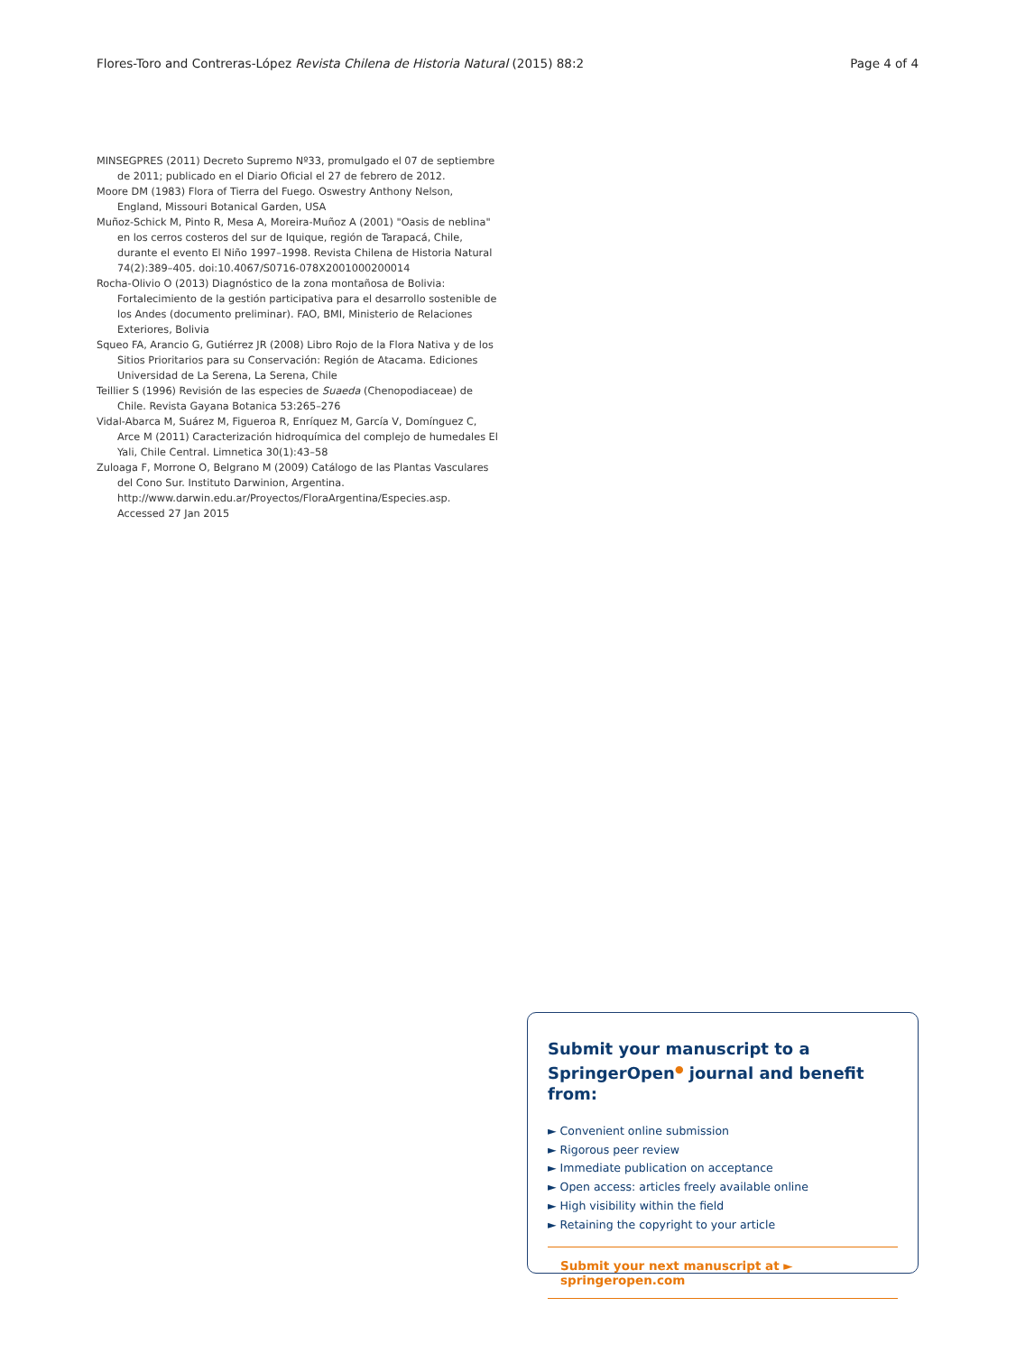Flores-Toro and Contreras-López Revista Chilena de Historia Natural (2015) 88:2 Page 4 of 4
MINSEGPRES (2011) Decreto Supremo Nº33, promulgado el 07 de septiembre de 2011; publicado en el Diario Oficial el 27 de febrero de 2012.
Moore DM (1983) Flora of Tierra del Fuego. Oswestry Anthony Nelson, England, Missouri Botanical Garden, USA
Muñoz-Schick M, Pinto R, Mesa A, Moreira-Muñoz A (2001) "Oasis de neblina" en los cerros costeros del sur de Iquique, región de Tarapacá, Chile, durante el evento El Niño 1997–1998. Revista Chilena de Historia Natural 74(2):389–405. doi:10.4067/S0716-078X2001000200014
Rocha-Olivio O (2013) Diagnóstico de la zona montañosa de Bolivia: Fortalecimiento de la gestión participativa para el desarrollo sostenible de los Andes (documento preliminar). FAO, BMI, Ministerio de Relaciones Exteriores, Bolivia
Squeo FA, Arancio G, Gutiérrez JR (2008) Libro Rojo de la Flora Nativa y de los Sitios Prioritarios para su Conservación: Región de Atacama. Ediciones Universidad de La Serena, La Serena, Chile
Teillier S (1996) Revisión de las especies de Suaeda (Chenopodiaceae) de Chile. Revista Gayana Botanica 53:265–276
Vidal-Abarca M, Suárez M, Figueroa R, Enríquez M, García V, Domínguez C, Arce M (2011) Caracterización hidroquímica del complejo de humedales El Yali, Chile Central. Limnetica 30(1):43–58
Zuloaga F, Morrone O, Belgrano M (2009) Catálogo de las Plantas Vasculares del Cono Sur. Instituto Darwinion, Argentina. http://www.darwin.edu.ar/Proyectos/FloraArgentina/Especies.asp. Accessed 27 Jan 2015
Submit your manuscript to a SpringerOpen<sup>●</sup> journal and benefit from:
► Convenient online submission
► Rigorous peer review
► Immediate publication on acceptance
► Open access: articles freely available online
► High visibility within the field
► Retaining the copyright to your article
Submit your next manuscript at ► springeropen.com